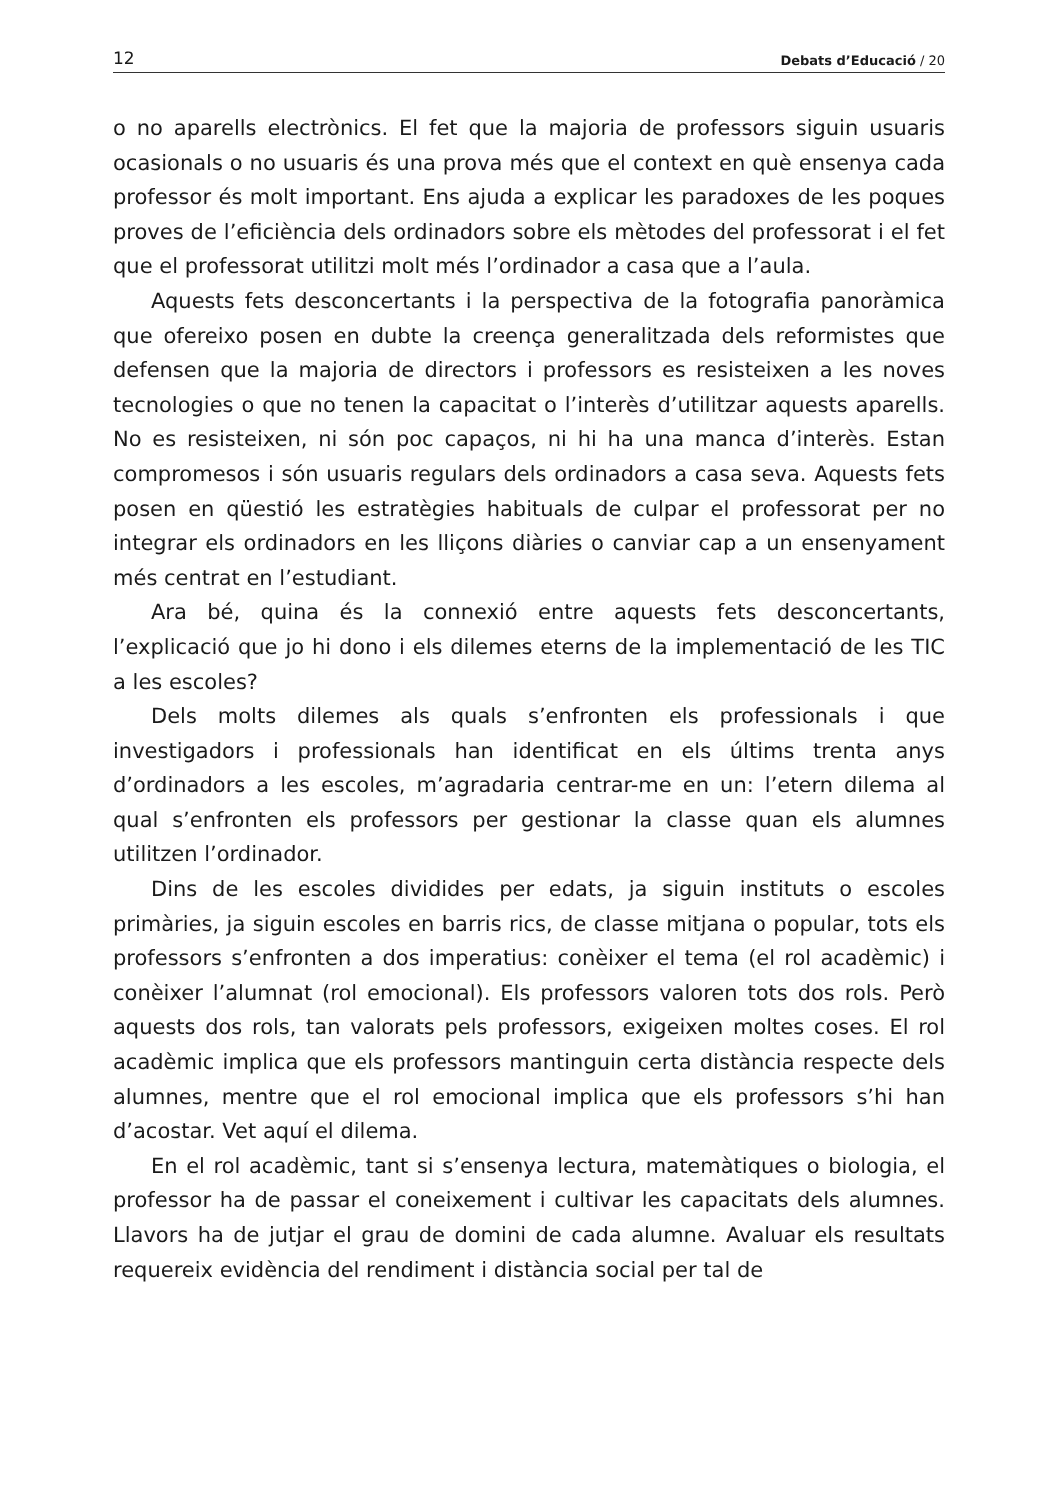12 Debats d’Educació / 20
o no aparells electrònics. El fet que la majoria de professors siguin usuaris ocasionals o no usuaris és una prova més que el context en què ensenya cada professor és molt important. Ens ajuda a explicar les paradoxes de les poques proves de l’eficiència dels ordinadors sobre els mètodes del professorat i el fet que el professorat utilitzi molt més l’ordinador a casa que a l’aula.
Aquests fets desconcertants i la perspectiva de la fotografia panoràmica que ofereixo posen en dubte la creença generalitzada dels reformistes que defensen que la majoria de directors i professors es resisteixen a les noves tecnologies o que no tenen la capacitat o l’interès d’utilitzar aquests aparells. No es resisteixen, ni són poc capaços, ni hi ha una manca d’interès. Estan compromesos i són usuaris regulars dels ordinadors a casa seva. Aquests fets posen en qüestió les estratègies habituals de culpar el professorat per no integrar els ordinadors en les lliçons diàries o canviar cap a un ensenyament més centrat en l’estudiant.
Ara bé, quina és la connexió entre aquests fets desconcertants, l’explicació que jo hi dono i els dilemes eterns de la implementació de les TIC a les escoles?
Dels molts dilemes als quals s’enfronten els professionals i que investigadors i professionals han identificat en els últims trenta anys d’ordinadors a les escoles, m’agradaria centrar-me en un: l’etern dilema al qual s’enfronten els professors per gestionar la classe quan els alumnes utilitzen l’ordinador.
Dins de les escoles dividides per edats, ja siguin instituts o escoles primàries, ja siguin escoles en barris rics, de classe mitjana o popular, tots els professors s’enfronten a dos imperatius: conèixer el tema (el rol acadèmic) i conèixer l’alumnat (rol emocional). Els professors valoren tots dos rols. Però aquests dos rols, tan valorats pels professors, exigeixen moltes coses. El rol acadèmic implica que els professors mantinguin certa distància respecte dels alumnes, mentre que el rol emocional implica que els professors s’hi han d’acostar. Vet aquí el dilema.
En el rol acadèmic, tant si s’ensenya lectura, matemàtiques o biologia, el professor ha de passar el coneixement i cultivar les capacitats dels alumnes. Llavors ha de jutjar el grau de domini de cada alumne. Avaluar els resultats requereix evidència del rendiment i distància social per tal de